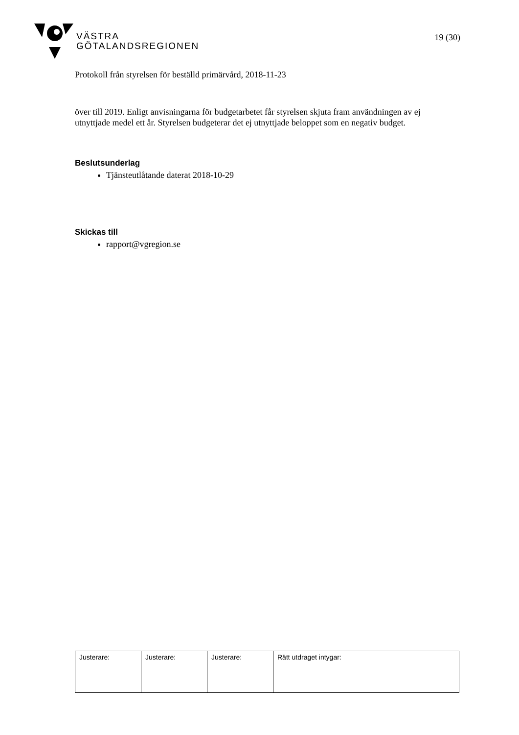VÄSTRA
GÖTALANDSREGIONEN
19 (30)
Protokoll från styrelsen för beställd primärvård, 2018-11-23
över till 2019. Enligt anvisningarna för budgetarbetet får styrelsen skjuta fram användningen av ej utnyttjade medel ett år. Styrelsen budgeterar det ej utnyttjade beloppet som en negativ budget.
Beslutsunderlag
Tjänsteutlåtande daterat 2018-10-29
Skickas till
rapport@vgregion.se
| Justerare: | Justerare: | Justerare: | Rätt utdraget intygar: |